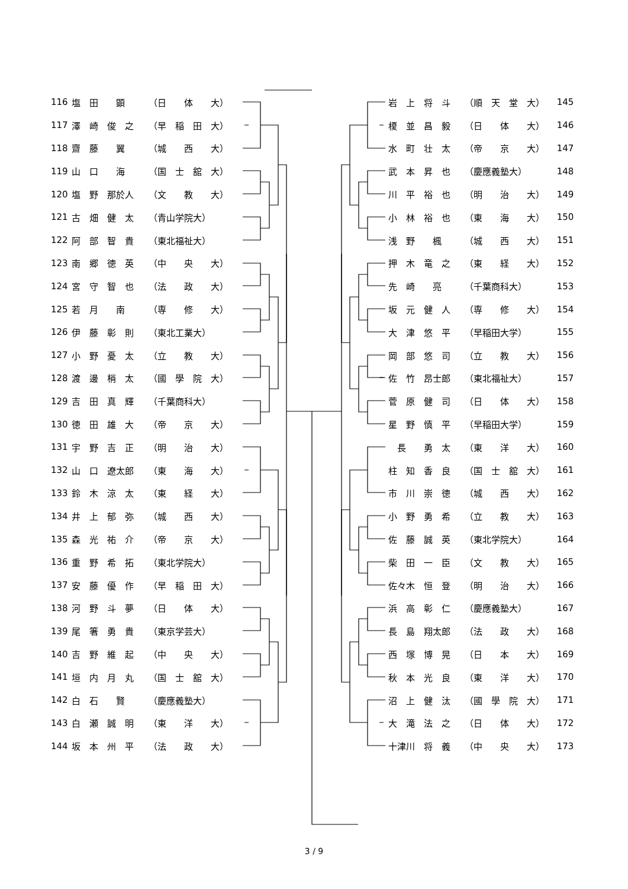| 116 | 塩 田 顕 | （日 体 大） |
| 117 | 澤 崎 俊 之 | （早 稲 田 大） |
| 118 | 齋 藤 翼 | （城 西 大） |
| 119 | 山 口 海 | （国 士 舘 大） |
| 120 | 塩 野 那於人 | （文 教 大） |
| 121 | 古 畑 健 太 | （青山学院大） |
| 122 | 阿 部 智 貴 | （東北福祉大） |
| 123 | 南 郷 徳 英 | （中 央 大） |
| 124 | 宮 守 智 也 | （法 政 大） |
| 125 | 若 月 南 | （専 修 大） |
| 126 | 伊 藤 彰 則 | （東北工業大） |
| 127 | 小 野 憂 太 | （立 教 大） |
| 128 | 渡 邊 梢 太 | （國 學 院 大） |
| 129 | 吉 田 真 輝 | （千葉商科大） |
| 130 | 徳 田 雄 大 | （帝 京 大） |
| 131 | 宇 野 吉 正 | （明 治 大） |
| 132 | 山 口 遼太郎 | （東 海 大） |
| 133 | 鈴 木 涼 太 | （東 経 大） |
| 134 | 井 上 郁 弥 | （城 西 大） |
| 135 | 森 光 祐 介 | （帝 京 大） |
| 136 | 重 野 希 拓 | （東北学院大） |
| 137 | 安 藤 優 作 | （早 稲 田 大） |
| 138 | 河 野 斗 夢 | （日 体 大） |
| 139 | 尾 箸 勇 貴 | （東京学芸大） |
| 140 | 吉 野 維 起 | （中 央 大） |
| 141 | 垣 内 月 丸 | （国 士 舘 大） |
| 142 | 白 石 賢 | （慶應義塾大） |
| 143 | 白 瀬 誠 明 | （東 洋 大） |
| 144 | 坂 本 州 平 | （法 政 大） |
| 岩 上 将 斗 | （順 天 堂 大） | 145 |
| 榎 並 昌 毅 | （日 体 大） | 146 |
| 水 町 壮 太 | （帝 京 大） | 147 |
| 武 本 昇 也 | （慶應義塾大） | 148 |
| 川 平 裕 也 | （明 治 大） | 149 |
| 小 林 裕 也 | （東 海 大） | 150 |
| 浅 野 楓 | （城 西 大） | 151 |
| 押 木 竜 之 | （東 経 大） | 152 |
| 先 崎 亮 | （千葉商科大） | 153 |
| 坂 元 健 人 | （専 修 大） | 154 |
| 大 津 悠 平 | （早稲田大学） | 155 |
| 岡 部 悠 司 | （立 教 大） | 156 |
| 佐 竹 昂士郎 | （東北福祉大） | 157 |
| 菅 原 健 司 | （日 体 大） | 158 |
| 星 野 慎 平 | （早稲田大学） | 159 |
| 長 勇 太 | （東 洋 大） | 160 |
| 柱 知 香 良 | （国 士 舘 大） | 161 |
| 市 川 崇 徳 | （城 西 大） | 162 |
| 小 野 勇 希 | （立 教 大） | 163 |
| 佐 藤 誠 英 | （東北学院大） | 164 |
| 柴 田 一 臣 | （文 教 大） | 165 |
| 佐々木 恒 登 | （明 治 大） | 166 |
| 浜 高 彰 仁 | （慶應義塾大） | 167 |
| 長 島 翔太郎 | （法 政 大） | 168 |
| 西 塚 博 晃 | （日 本 大） | 169 |
| 秋 本 光 良 | （東 洋 大） | 170 |
| 沼 上 健 汰 | （國 學 院 大） | 171 |
| 大 滝 法 之 | （日 体 大） | 172 |
| 十津川 将 義 | （中 央 大） | 173 |
3 / 9